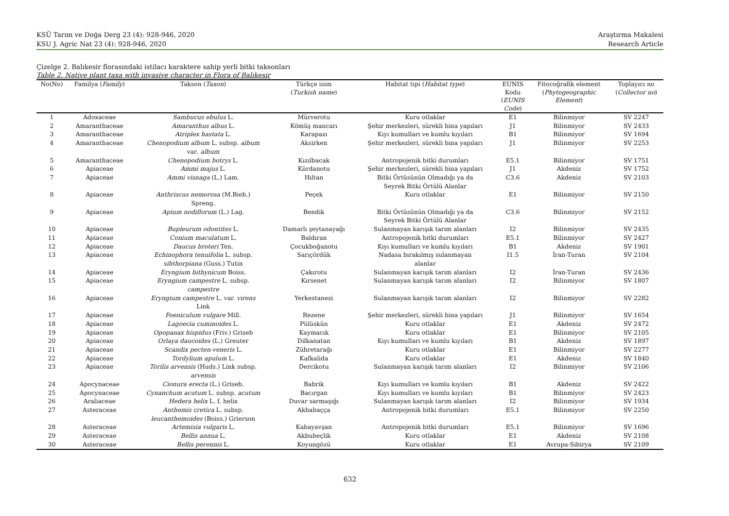KSÜ Tarım ve Doğa Derg 23 (4): 928-946, 2020
KSU J. Agric Nat 23 (4): 928-946, 2020
Araştırma Makalesi
Research Article
Çizelge 2. Balıkesir florasındaki istilacı karaktere sahip yerli bitki taksonları
Table 2. Native plant taxa with invasive character in Flora of Balıkesir
| No(No) | Familya ( Family ) | Takson ( Taxon ) | Türkçe isim ( Turkish name ) | Habitat tipi ( Habitat type ) | EUNIS Kodu ( EUNIS Code ) | Fitocoğrafik element ( Phytogeographic Element ) | Toplayıcı no ( Collector no ) |
| --- | --- | --- | --- | --- | --- | --- | --- |
| 1 | Adoxaceae | Sambucus ebulus L. | Mürverotu | Kuru otlaklar | E1 | Bilinmiyor | SV 2247 |
| 2 | Amaranthaceae | Amaranthus albus L. | Kömüş mancarı | Şehir merkezleri, sürekli bina yapıları | J1 | Bilinmiyor | SV 2433 |
| 3 | Amaranthaceae | Atriplex hastata L. | Karapazı | Kıyı kumulları ve kumlu kıyıları | B1 | Bilinmiyor | SV 1694 |
| 4 | Amaranthaceae | Chenopodium album L. subsp. album var . album | Aksirken | Şehir merkezleri, sürekli bina yapıları | J1 | Bilinmiyor | SV 2253 |
| 5 | Amaranthaceae | Chenopodium botrys L. | Kızılbacak | Antropojenik bitki durumları | E5.1 | Bilinmiyor | SV 1751 |
| 6 | Apiaceae | Ammi majus L. | Kürdanotu | Şehir merkezleri, sürekli bina yapıları | J1 | Akdeniz | SV 1752 |
| 7 | Apiaceae | Ammi visnaga (L.) Lam. | Hıltan | Bitki Örtüsünün Olmadığı ya da Seyrek Bitki Örtülü Alanlar | C3.6 | Akdeniz | SV 2103 |
| 8 | Apiaceae | Anthriscus nemorosa (M.Bieb.) Spreng. | Peçek | Kuru otlaklar | E1 | Bilinmiyor | SV 2150 |
| 9 | Apiaceae | Apium nodiflorum (L.) Lag. | Bendik | Bitki Örtüsünün Olmadığı ya da Seyrek Bitki Örtülü Alanlar | C3.6 | Bilinmiyor | SV 2152 |
| 10 | Apiaceae | Bupleurum odontites L. | Damarlı şeytanayağı | Sulanmayan karışık tarım alanları | I2 | Bilinmiyor | SV 2435 |
| 11 | Apiaceae | Conium maculatum L. | Baldıran | Antropojenik bitki durumları | E5.1 | Bilinmiyor | SV 2427 |
| 12 | Apiaceae | Daucus broteri Ten. | Çocukboğanotu | Kıyı kumulları ve kumlu kıyıları | B1 | Akdeniz | SV 1901 |
| 13 | Apiaceae | Echinophora tenuifolia L. subsp. sibthorpiana (Guss.) Tutin | Sarıçördük | Nadasa bırakılmış sulanmayan alanlar | I1.5 | İran-Turan | SV 2104 |
| 14 | Apiaceae | Eryngium bithynicum Boiss. | Çakırotu | Sulanmayan karışık tarım alanları | I2 | İran-Turan | SV 2436 |
| 15 | Apiaceae | Eryngium campestre L. subsp. campestre | Kırsenet | Sulanmayan karışık tarım alanları | I2 | Bilinmiyor | SV 1807 |
| 16 | Apiaceae | Eryngium campestre L. var. virens Link | Yerkestanesi | Sulanmayan karışık tarım alanları | I2 | Bilinmiyor | SV 2282 |
| 17 | Apiaceae | Foeniculum vulgare Mill. | Rezene | Şehir merkezleri, sürekli bina yapıları | J1 | Bilinmiyor | SV 1654 |
| 18 | Apiaceae | Lagoecia cuminoides L. | Pülüskün | Kuru otlaklar | E1 | Akdeniz | SV 2472 |
| 19 | Apiaceae | Opopanax hispidus (Friv.) Griseb | Kaymacık | Kuru otlaklar | E1 | Bilinmiyor | SV 2105 |
| 20 | Apiaceae | Orlaya daucoides (L.) Greuter | Dilkanatan | Kıyı kumulları ve kumlu kıyıları | B1 | Akdeniz | SV 1897 |
| 21 | Apiaceae | Scandix pecten-veneris L. | Zühretarağı | Kuru otlaklar | E1 | Bilinmiyor | SV 2277 |
| 22 | Apiaceae | Tordylium apulum L. | Kafkalida | Kuru otlaklar | E1 | Akdeniz | SV 1840 |
| 23 | Apiaceae | Torilis arvensis (Huds.) Link subsp. arvensis | Dercikotu | Sulanmayan karışık tarım alanları | I2 | Bilinmiyor | SV 2106 |
| 24 | Apocynaceae | Cionura erecta (L.) Griseb. | Babrik | Kıyı kumulları ve kumlu kıyıları | B1 | Akdeniz | SV 2422 |
| 25 | Apocynaceae | Cynanchum acutum L. subsp. acutum | Bacırgan | Kıyı kumulları ve kumlu kıyıları | B1 | Bilinmiyor | SV 2423 |
| 26 | Araliaceae | Hedera helix L. f. helix | Duvar sarmaşığı | Sulanmayan karışık tarım alanları | I2 | Bilinmiyor | SV 1934 |
| 27 | Asteraceae | Anthemis cretica L. subsp. leucanthemoides (Boiss.) Grierson | Akbabaçça | Antropojenik bitki durumları | E5.1 | Bilinmiyor | SV 2250 |
| 28 | Asteraceae | Artemisia vulgaris L. | Kabayavşan | Antropojenik bitki durumları | E5.1 | Bilinmiyor | SV 1696 |
| 29 | Asteraceae | Bellis annua L. | Akbubeçlik | Kuru otlaklar | E1 | Akdeniz | SV 2108 |
| 30 | Asteraceae | Bellis perennis L. | Koyungözü | Kuru otlaklar | E1 | Avrupa-Sibirya | SV 2109 |
632